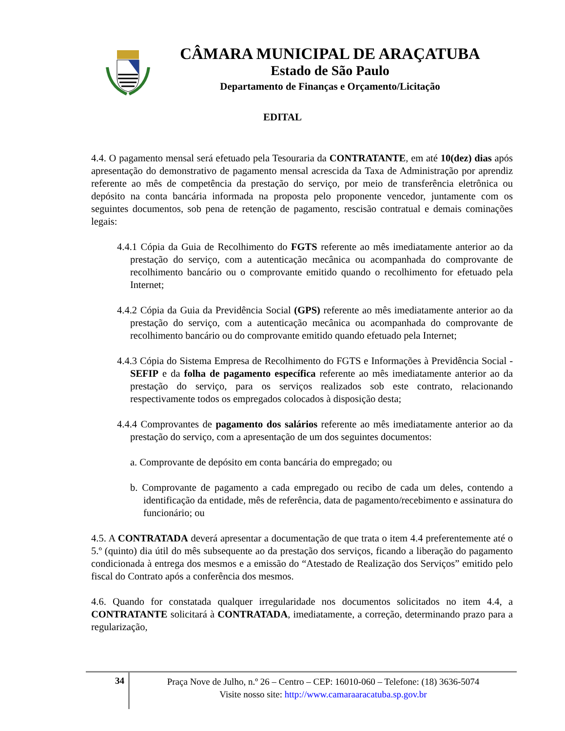CÂMARA MUNICIPAL DE ARAÇATUBA
Estado de São Paulo
Departamento de Finanças e Orçamento/Licitação
EDITAL
4.4. O pagamento mensal será efetuado pela Tesouraria da CONTRATANTE, em até 10(dez) dias após apresentação do demonstrativo de pagamento mensal acrescida da Taxa de Administração por aprendiz referente ao mês de competência da prestação do serviço, por meio de transferência eletrônica ou depósito na conta bancária informada na proposta pelo proponente vencedor, juntamente com os seguintes documentos, sob pena de retenção de pagamento, rescisão contratual e demais cominações legais:
4.4.1 Cópia da Guia de Recolhimento do FGTS referente ao mês imediatamente anterior ao da prestação do serviço, com a autenticação mecânica ou acompanhada do comprovante de recolhimento bancário ou o comprovante emitido quando o recolhimento for efetuado pela Internet;
4.4.2 Cópia da Guia da Previdência Social (GPS) referente ao mês imediatamente anterior ao da prestação do serviço, com a autenticação mecânica ou acompanhada do comprovante de recolhimento bancário ou do comprovante emitido quando efetuado pela Internet;
4.4.3 Cópia do Sistema Empresa de Recolhimento do FGTS e Informações à Previdência Social - SEFIP e da folha de pagamento específica referente ao mês imediatamente anterior ao da prestação do serviço, para os serviços realizados sob este contrato, relacionando respectivamente todos os empregados colocados à disposição desta;
4.4.4 Comprovantes de pagamento dos salários referente ao mês imediatamente anterior ao da prestação do serviço, com a apresentação de um dos seguintes documentos:
a. Comprovante de depósito em conta bancária do empregado; ou
b. Comprovante de pagamento a cada empregado ou recibo de cada um deles, contendo a identificação da entidade, mês de referência, data de pagamento/recebimento e assinatura do funcionário; ou
4.5. A CONTRATADA deverá apresentar a documentação de que trata o item 4.4 preferentemente até o 5.º (quinto) dia útil do mês subsequente ao da prestação dos serviços, ficando a liberação do pagamento condicionada à entrega dos mesmos e a emissão do “Atestado de Realização dos Serviços” emitido pelo fiscal do Contrato após a conferência dos mesmos.
4.6. Quando for constatada qualquer irregularidade nos documentos solicitados no item 4.4, a CONTRATANTE solicitará à CONTRATADA, imediatamente, a correção, determinando prazo para a regularização,
34
Praça Nove de Julho, n.º 26 – Centro – CEP: 16010-060 – Telefone: (18) 3636-5074
Visite nosso site: http://www.camaraaracatuba.sp.gov.br